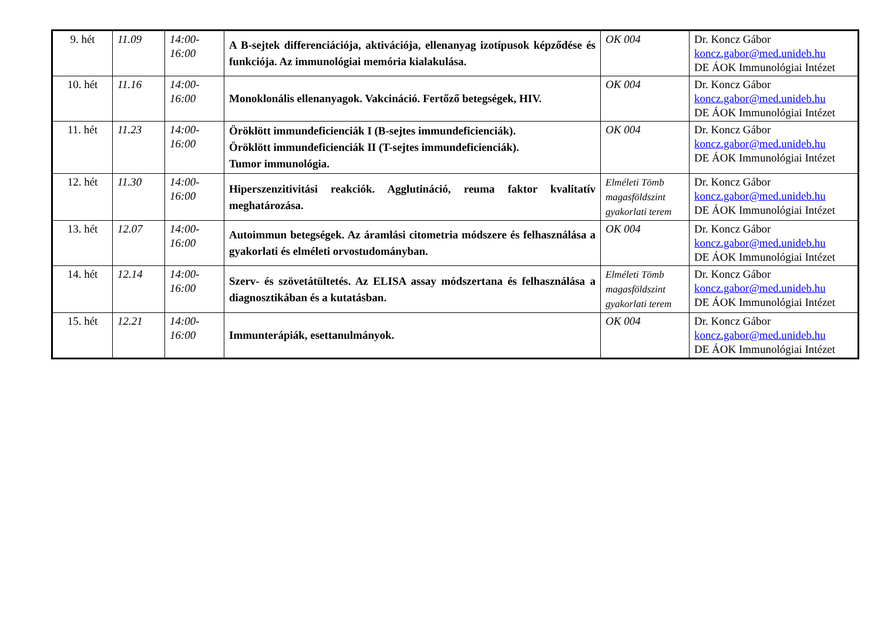| 9. hét | 11.09 | 14:00-16:00 | A B-sejtek differenciációja, aktivációja, ellenanyag izotípusok képződése és funkciója. Az immunológiai memória kialakulása. | OK 004 | Dr. Koncz Gábor koncz.gabor@med.unideb.hu DE ÁOK Immunológiai Intézet |
| 10. hét | 11.16 | 14:00-16:00 | Monoklonális ellenanyagok. Vakcináció. Fertőző betegségek, HIV. | OK 004 | Dr. Koncz Gábor koncz.gabor@med.unideb.hu DE ÁOK Immunológiai Intézet |
| 11. hét | 11.23 | 14:00-16:00 | Öröklött immundeficienciák I (B-sejtes immundeficienciák). Öröklött immundeficienciák II (T-sejtes immundeficienciák). Tumor immunológia. | OK 004 | Dr. Koncz Gábor koncz.gabor@med.unideb.hu DE ÁOK Immunológiai Intézet |
| 12. hét | 11.30 | 14:00-16:00 | Hiperszenzitivitási reakciók. Agglutináció, reuma faktor kvalitatív meghatározása. | Elméleti Tömb magasföldszint gyakorlati terem | Dr. Koncz Gábor koncz.gabor@med.unideb.hu DE ÁOK Immunológiai Intézet |
| 13. hét | 12.07 | 14:00-16:00 | Autoimmun betegségek. Az áramlási citometria módszere és felhasználása a gyakorlati és elméleti orvostudományban. | OK 004 | Dr. Koncz Gábor koncz.gabor@med.unideb.hu DE ÁOK Immunológiai Intézet |
| 14. hét | 12.14 | 14:00-16:00 | Szerv- és szövetátültetés. Az ELISA assay módszertana és felhasználása a diagnosztikában és a kutatásban. | Elméleti Tömb magasföldszint gyakorlati terem | Dr. Koncz Gábor koncz.gabor@med.unideb.hu DE ÁOK Immunológiai Intézet |
| 15. hét | 12.21 | 14:00-16:00 | Immunterápiák, esettanulmányok. | OK 004 | Dr. Koncz Gábor koncz.gabor@med.unideb.hu DE ÁOK Immunológiai Intézet |